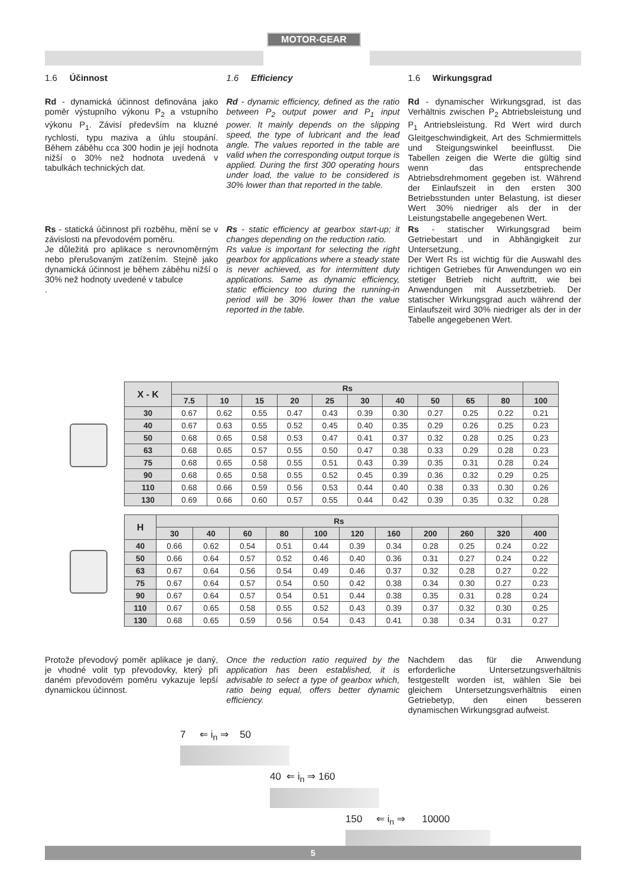MOTOR-GEAR
1.6 Účinnost
Rd - dynamická účinnost definována jako poměr výstupního výkonu P<sub>2</sub> a vstupního výkonu P<sub>1</sub>. Závisí především na kluzné rychlosti, typu maziva a úhlu stoupání. Během záběhu cca 300 hodin je její hodnota nižší o 30% než hodnota uvedená v tabulkách technických dat.
Rs - statická účinnost při rozběhu, mění se v závislosti na převodovém poměru.
Je důležitá pro aplikace s nerovnoměrným nebo přerušovaným zatížením. Stejně jako dynamická účinnost je během záběhu nižší o 30% než hodnoty uvedené v tabulce
.
1.6 Efficiency
Rd - dynamic efficiency, defined as the ratio between P<sub>2</sub> output power and P<sub>1</sub> input power. It mainly depends on the slipping speed, the type of lubricant and the lead angle. The values reported in the table are valid when the corresponding output torque is applied. During the first 300 operating hours under load, the value to be considered is 30% lower than that reported in the table.
Rs - static efficiency at gearbox start-up; it changes depending on the reduction ratio.
Rs value is important for selecting the right gearbox for applications where a steady state is never achieved, as for intermittent duty applications. Same as dynamic efficiency, static efficiency too during the running-in period will be 30% lower than the value reported in the table.
1.6 Wirkungsgrad
Rd - dynamischer Wirkungsgrad, ist das Verhältnis zwischen P<sub>2</sub> Abtriebsleistung und P<sub>1</sub> Antriebsleistung. Rd Wert wird durch Gleitgeschwindigkeit, Art des Schmiermittels und Steigungswinkel beeinflusst. Die Tabellen zeigen die Werte die gültig sind wenn das entsprechende Abtriebsdrehmoment gegeben ist. Während der Einlaufszeit in den ersten 300 Betriebsstunden unter Belastung, ist dieser Wert 30% niedriger als der in der Leistungstabelle angegebenen Wert.
Rs - statischer Wirkungsgrad beim Getriebestart und in Abhängigkeit zur Untersetzung..
Der Wert Rs ist wichtig für die Auswahl des richtigen Getriebes für Anwendungen wo ein stetiger Betrieb nicht auftritt, wie bei Anwendungen mit Aussetzbetrieb. Der statischer Wirkungsgrad auch während der Einlaufszeit wird 30% niedriger als der in der Tabelle angegebenen Wert.
| X - K | Rs | | | | | | | | | | |
| --- | --- | --- | --- | --- | --- | --- | --- | --- | --- | --- | --- |
| | 7.5 | 10 | 15 | 20 | 25 | 30 | 40 | 50 | 65 | 80 | 100 |
| 30 | 0.67 | 0.62 | 0.55 | 0.47 | 0.43 | 0.39 | 0.30 | 0.27 | 0.25 | 0.22 | 0.21 |
| 40 | 0.67 | 0.63 | 0.55 | 0.52 | 0.45 | 0.40 | 0.35 | 0.29 | 0.26 | 0.25 | 0.23 |
| 50 | 0.68 | 0.65 | 0.58 | 0.53 | 0.47 | 0.41 | 0.37 | 0.32 | 0.28 | 0.25 | 0.23 |
| 63 | 0.68 | 0.65 | 0.57 | 0.55 | 0.50 | 0.47 | 0.38 | 0.33 | 0.29 | 0.28 | 0.23 |
| 75 | 0.68 | 0.65 | 0.58 | 0.55 | 0.51 | 0.43 | 0.39 | 0.35 | 0.31 | 0.28 | 0.24 |
| 90 | 0.68 | 0.65 | 0.58 | 0.55 | 0.52 | 0.45 | 0.39 | 0.36 | 0.32 | 0.29 | 0.25 |
| 110 | 0.68 | 0.66 | 0.59 | 0.56 | 0.53 | 0.44 | 0.40 | 0.38 | 0.33 | 0.30 | 0.26 |
| 130 | 0.69 | 0.66 | 0.60 | 0.57 | 0.55 | 0.44 | 0.42 | 0.39 | 0.35 | 0.32 | 0.28 |
| H | Rs | | | | | | | | | | |
| --- | --- | --- | --- | --- | --- | --- | --- | --- | --- | --- | --- |
| | 30 | 40 | 60 | 80 | 100 | 120 | 160 | 200 | 260 | 320 | 400 |
| 40 | 0.66 | 0.62 | 0.54 | 0.51 | 0.44 | 0.39 | 0.34 | 0.28 | 0.25 | 0.24 | 0.22 |
| 50 | 0.66 | 0.64 | 0.57 | 0.52 | 0.46 | 0.40 | 0.36 | 0.31 | 0.27 | 0.24 | 0.22 |
| 63 | 0.67 | 0.64 | 0.56 | 0.54 | 0.49 | 0.46 | 0.37 | 0.32 | 0.28 | 0.27 | 0.22 |
| 75 | 0.67 | 0.64 | 0.57 | 0.54 | 0.50 | 0.42 | 0.38 | 0.34 | 0.30 | 0.27 | 0.23 |
| 90 | 0.67 | 0.64 | 0.57 | 0.54 | 0.51 | 0.44 | 0.38 | 0.35 | 0.31 | 0.28 | 0.24 |
| 110 | 0.67 | 0.65 | 0.58 | 0.55 | 0.52 | 0.43 | 0.39 | 0.37 | 0.32 | 0.30 | 0.25 |
| 130 | 0.68 | 0.65 | 0.59 | 0.56 | 0.54 | 0.43 | 0.41 | 0.38 | 0.34 | 0.31 | 0.27 |
Protože převodový poměr aplikace je daný, je vhodné volit typ převodovky, který při daném převodovém poměru vykazuje lepší dynamickou účinnost.
Once the reduction ratio required by the application has been established, it is advisable to select a type of gearbox which, ratio being equal, offers better dynamic efficiency.
Nachdem das für die Anwendung erforderliche Untersetzungsverhältnis festgestellt worden ist, wählen Sie bei gleichem Untersetzungsverhältnis einen Getriebetyp, den einen besseren dynamischen Wirkungsgrad aufweist.
7 ⇐ i<sub>n</sub> ⇒ 50
40 ⇐ i<sub>n</sub> ⇒ 160
150 ⇐ i<sub>n</sub> ⇒ 10000
5